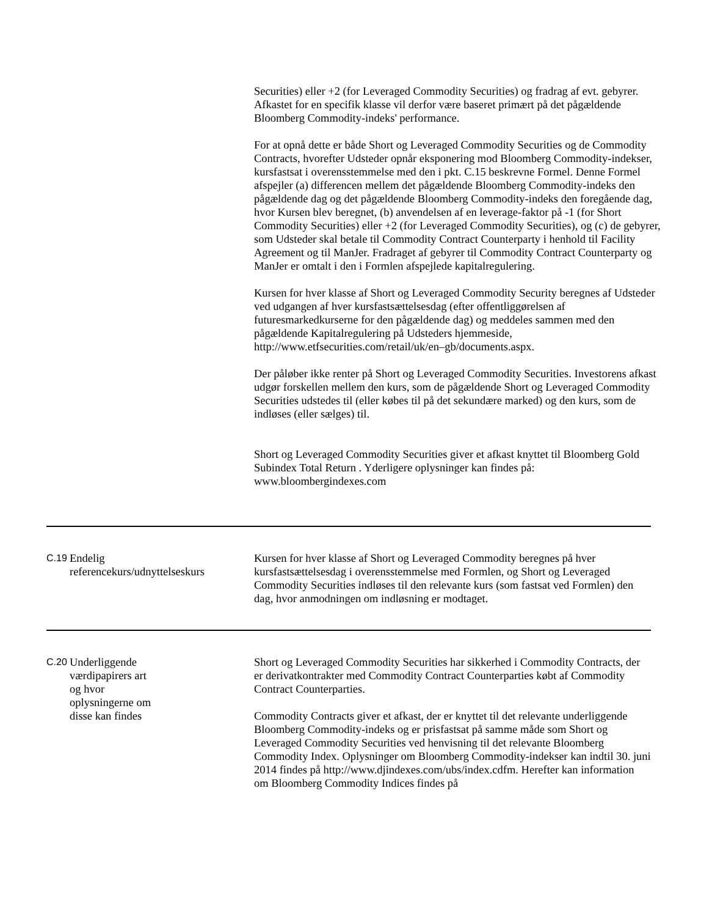Securities) eller +2 (for Leveraged Commodity Securities) og fradrag af evt. gebyrer. Afkastet for en specifik klasse vil derfor være baseret primært på det pågældende Bloomberg Commodity-indeks' performance.
For at opnå dette er både Short og Leveraged Commodity Securities og de Commodity Contracts, hvorefter Udsteder opnår eksponering mod Bloomberg Commodity-indekser, kursfastsat i overensstemmelse med den i pkt. C.15 beskrevne Formel. Denne Formel afspejler (a) differencen mellem det pågældende Bloomberg Commodity-indeks den pågældende dag og det pågældende Bloomberg Commodity-indeks den foregående dag, hvor Kursen blev beregnet, (b) anvendelsen af en leverage-faktor på -1 (for Short Commodity Securities) eller +2 (for Leveraged Commodity Securities), og (c) de gebyrer, som Udsteder skal betale til Commodity Contract Counterparty i henhold til Facility Agreement og til ManJer. Fradraget af gebyrer til Commodity Contract Counterparty og ManJer er omtalt i den i Formlen afspejlede kapitalregulering.
Kursen for hver klasse af Short og Leveraged Commodity Security beregnes af Udsteder ved udgangen af hver kursfastsættelsesdag (efter offentliggørelsen af futuresmarkedkurserne for den pågældende dag) og meddeles sammen med den pågældende Kapitalregulering på Udsteders hjemmeside, http://www.etfsecurities.com/retail/uk/en–gb/documents.aspx.
Der påløber ikke renter på Short og Leveraged Commodity Securities. Investorens afkast udgør forskellen mellem den kurs, som de pågældende Short og Leveraged Commodity Securities udstedes til (eller købes til på det sekundære marked) og den kurs, som de indløses (eller sælges) til.
Short og Leveraged Commodity Securities giver et afkast knyttet til Bloomberg Gold Subindex Total Return . Yderligere oplysninger kan findes på: www.bloombergindexes.com
| C.19 | Endelig referencekurs/udnyttelseskurs | Kursen for hver klasse af Short og Leveraged Commodity beregnes på hver kursfastsættelsesdag i overensstemmelse med Formlen, og Short og Leveraged Commodity Securities indløses til den relevante kurs (som fastsat ved Formlen) den dag, hvor anmodningen om indløsning er modtaget. |
| C.20 | Underliggende værdipapirers art og hvor oplysningerne om disse kan findes | Short og Leveraged Commodity Securities har sikkerhed i Commodity Contracts, der er derivatkontrakter med Commodity Contract Counterparties købt af Commodity Contract Counterparties. Commodity Contracts giver et afkast, der er knyttet til det relevante underliggende Bloomberg Commodity-indeks og er prisfastsat på samme måde som Short og Leveraged Commodity Securities ved henvisning til det relevante Bloomberg Commodity Index. Oplysninger om Bloomberg Commodity-indekser kan indtil 30. juni 2014 findes på http://www.djindexes.com/ubs/index.cdfm. Herefter kan information om Bloomberg Commodity Indices findes på |